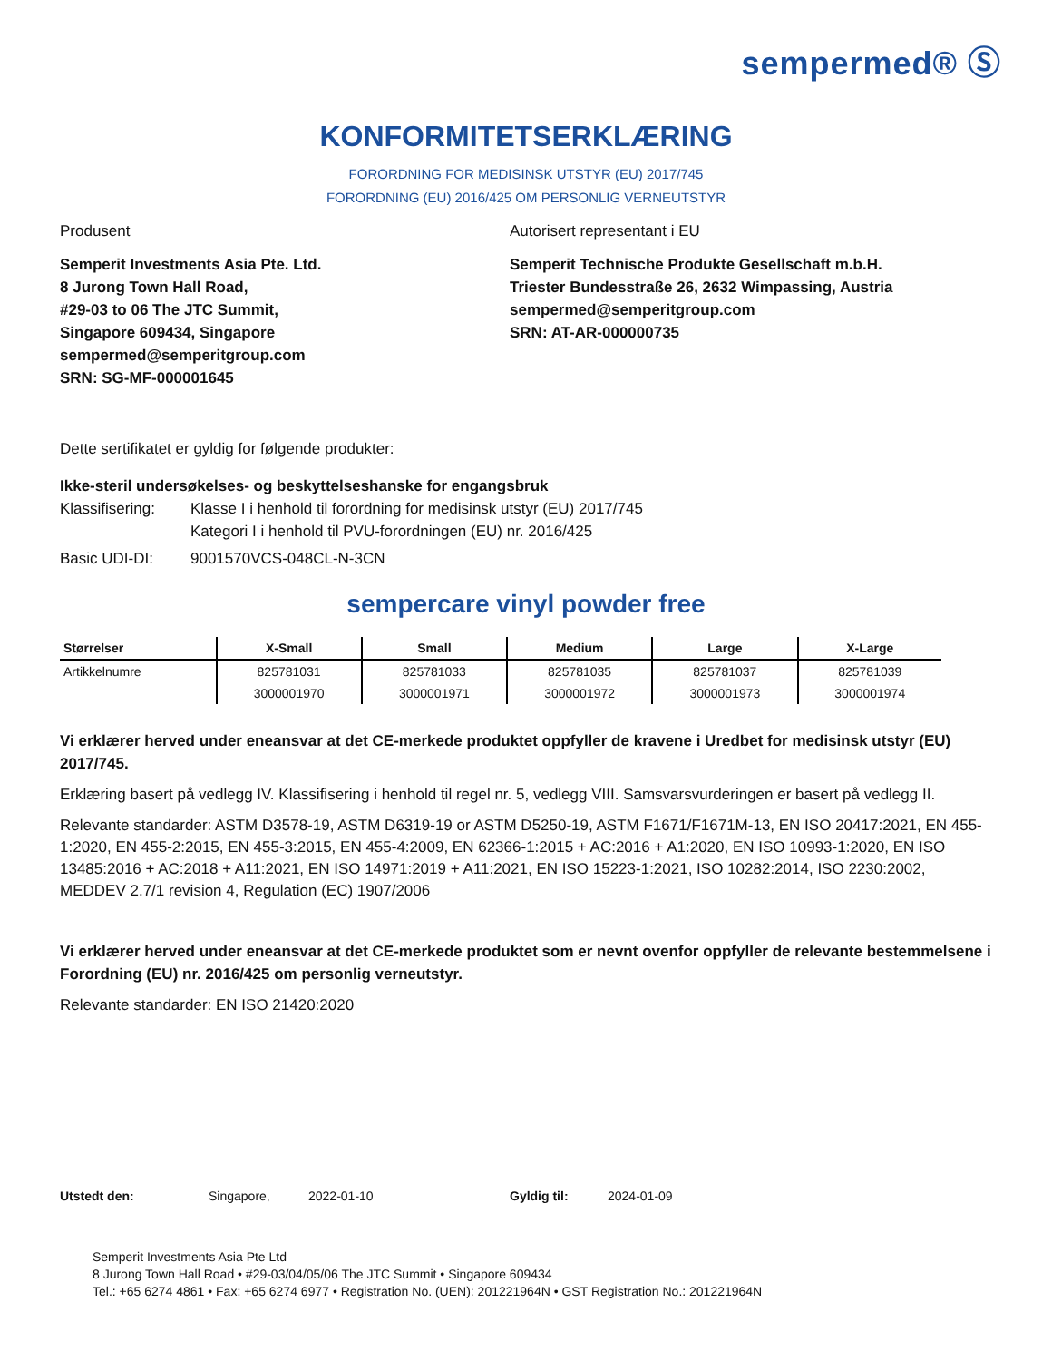sempermed® Ⓢ
KONFORMITETSERKLÆRING
FORORDNING FOR MEDISINSK UTSTYR (EU) 2017/745
FORORDNING (EU) 2016/425 OM PERSONLIG VERNEUTSTYR
Produsent
Semperit Investments Asia Pte. Ltd.
8 Jurong Town Hall Road,
#29-03 to 06 The JTC Summit,
Singapore 609434, Singapore
sempermed@semperitgroup.com
SRN: SG-MF-000001645
Autorisert representant i EU
Semperit Technische Produkte Gesellschaft m.b.H.
Triester Bundesstraße 26, 2632 Wimpassing, Austria
sempermed@semperitgroup.com
SRN: AT-AR-000000735
Dette sertifikatet er gyldig for følgende produkter:
Ikke-steril undersøkelses- og beskyttelseshanske for engangsbruk
Klassifisering:
Klasse I i henhold til forordning for medisinsk utstyr (EU) 2017/745
Kategori I i henhold til PVU-forordningen (EU) nr. 2016/425
Basic UDI-DI: 9001570VCS-048CL-N-3CN
sempercare vinyl powder free
| Størrelser | X-Small | Small | Medium | Large | X-Large |
| --- | --- | --- | --- | --- | --- |
| Artikkelnumre | 825781031 | 825781033 | 825781035 | 825781037 | 825781039 |
| | 3000001970 | 3000001971 | 3000001972 | 3000001973 | 3000001974 |
Vi erklærer herved under eneansvar at det CE-merkede produktet oppfyller de kravene i Uredbet for medisinsk utstyr (EU) 2017/745.
Erklæring basert på vedlegg IV. Klassifisering i henhold til regel nr. 5, vedlegg VIII. Samsvarsvurderingen er basert på vedlegg II.
Relevante standarder: ASTM D3578-19, ASTM D6319-19 or ASTM D5250-19, ASTM F1671/F1671M-13, EN ISO 20417:2021, EN 455-1:2020, EN 455-2:2015, EN 455-3:2015, EN 455-4:2009, EN 62366-1:2015 + AC:2016 + A1:2020, EN ISO 10993-1:2020, EN ISO 13485:2016 + AC:2018 + A11:2021, EN ISO 14971:2019 + A11:2021, EN ISO 15223-1:2021, ISO 10282:2014, ISO 2230:2002, MEDDEV 2.7/1 revision 4, Regulation (EC) 1907/2006
Vi erklærer herved under eneansvar at det CE-merkede produktet som er nevnt ovenfor oppfyller de relevante bestemmelsene i Forordning (EU) nr. 2016/425 om personlig verneutstyr.
Relevante standarder: EN ISO 21420:2020
Utstedt den: Singapore, 2022-01-10 Gyldig til: 2024-01-09
Semperit Investments Asia Pte Ltd
8 Jurong Town Hall Road • #29-03/04/05/06 The JTC Summit • Singapore 609434
Tel.: +65 6274 4861 • Fax: +65 6274 6977 • Registration No. (UEN): 201221964N • GST Registration No.: 201221964N